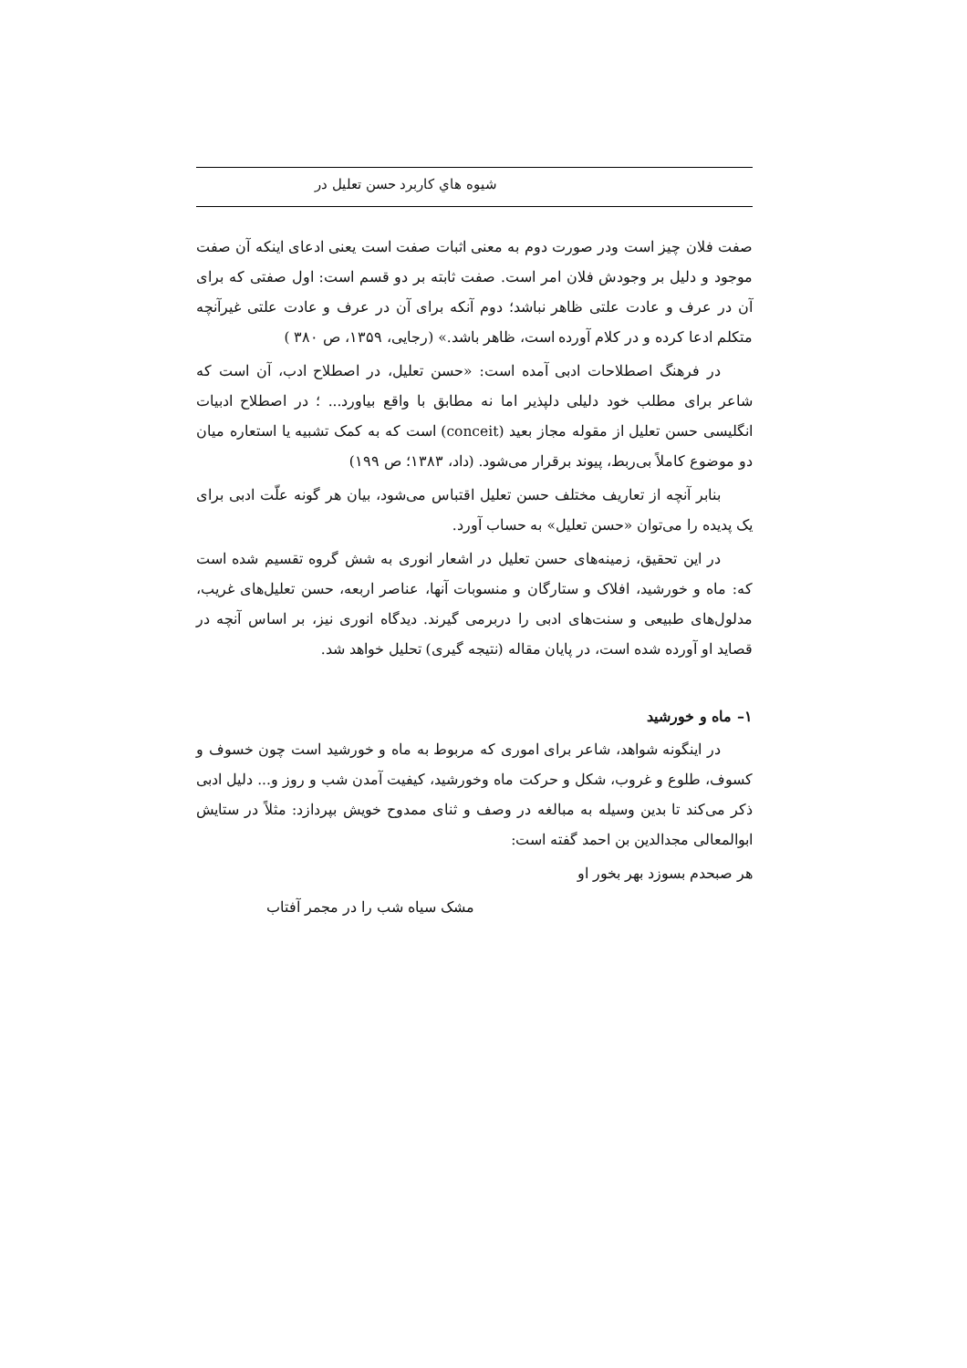شیوه هاي کاربرد حسن تعلیل در
صفت فلان چیز است ودر صورت دوم به معنی اثبات صفت است یعنی ادعای اینکه آن صفت موجود و دلیل بر وجودش فلان امر است. صفت ثابته بر دو قسم است: اول صفتی که برای آن در عرف و عادت علتی ظاهر نباشد؛ دوم آنکه برای آن در عرف و عادت علتی غیرآنچه متکلم ادعا کرده و در کلام آورده است، ظاهر باشد.» (رجایی، ۱۳۵۹، ص ۳۸۰ )
در فرهنگ اصطلاحات ادبی آمده است: «حسن تعلیل، در اصطلاح ادب، آن است که شاعر برای مطلب خود دلیلی دلپذیر اما نه مطابق با واقع بیاورد... ؛ در اصطلاح ادبیات انگلیسی حسن تعلیل از مقوله مجاز بعید (conceit) است که به کمک تشبیه یا استعاره میان دو موضوع کاملاً بی‌ربط، پیوند برقرار می‌شود. (داد، ۱۳۸۳؛ ص ۱۹۹)
بنابر آنچه از تعاریف مختلف حسن تعلیل اقتباس می‌شود، بیان هر گونه علّت ادبی برای یک پدیده را می‌توان «حسن تعلیل» به حساب آورد.
در این تحقیق، زمینه‌های حسن تعلیل در اشعار انوری به شش گروه تقسیم شده است که: ماه و خورشید، افلاک و ستارگان و منسوبات آنها، عناصر اربعه، حسن تعلیل‌های غریب، مدلول‌های طبیعی و سنت‌های ادبی را دربرمی گیرند. دیدگاه انوری نیز، بر اساس آنچه در قصاید او آورده شده است، در پایان مقاله (نتیجه گیری) تحلیل خواهد شد.
۱– ماه و خورشید
در اینگونه شواهد، شاعر برای اموری که مربوط به ماه و خورشید است چون خسوف و کسوف، طلوع و غروب، شکل و حرکت ماه وخورشید، کیفیت آمدن شب و روز و... دلیل ادبی ذکر می‌کند تا بدین وسیله به مبالغه در وصف و ثنای ممدوح خویش بپردازد: مثلاً در ستایش ابوالمعالی مجدالدین بن احمد گفته است:
هر صبحدم بسوزد بهر بخور او
مشک سیاه شب را در مجمر آفتاب